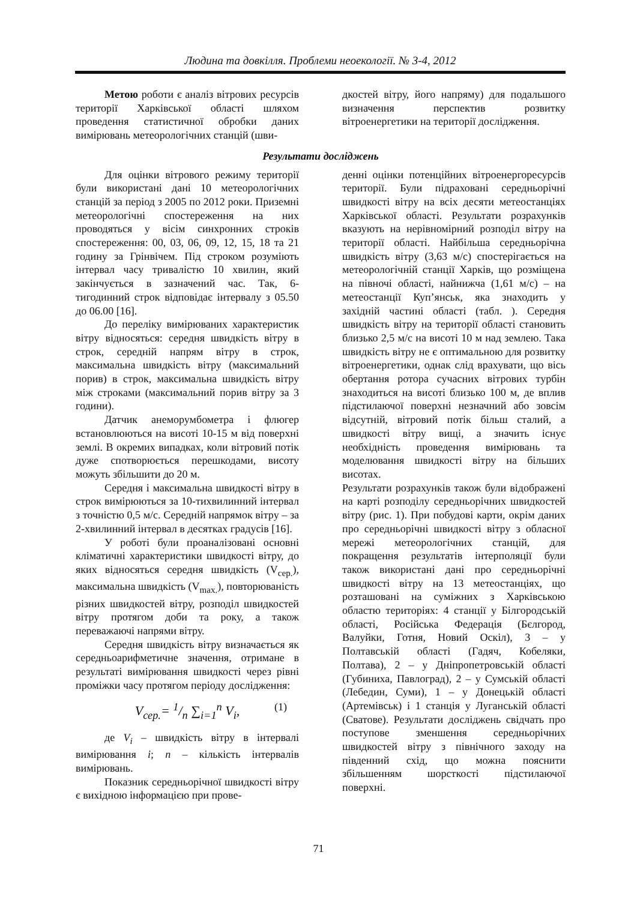Людина та довкілля. Проблеми неоекології. № 3-4, 2012
Метою роботи є аналіз вітрових ресурсів території Харківської області шляхом проведення статистичної обробки даних вимірювань метеорологічних станцій (шви-
дкостей вітру, його напряму) для подальшого визначення перспектив розвитку вітроенергетики на території дослідження.
Результати досліджень
Для оцінки вітрового режиму території були використані дані 10 метеорологічних станцій за період з 2005 по 2012 роки. Приземні метеорологічні спостереження на них проводяться у вісім синхронних строків спостереження: 00, 03, 06, 09, 12, 15, 18 та 21 годину за Грінвічем. Під строком розуміють інтервал часу тривалістю 10 хвилин, який закінчується в зазначений час. Так, 6-тигодинний строк відповідає інтервалу з 05.50 до 06.00 [16].
До переліку вимірюваних характеристик вітру відносяться: середня швидкість вітру в строк, середній напрям вітру в строк, максимальна швидкість вітру (максимальний порив) в строк, максимальна швидкість вітру між строками (максимальний порив вітру за 3 години).
Датчик анеморумбометра і флюгер встановлюються на висоті 10-15 м від поверхні землі. В окремих випадках, коли вітровий потік дуже спотворюється перешкодами, висоту можуть збільшити до 20 м.
Середня і максимальна швидкості вітру в строк вимірюються за 10-тихвилинний інтервал з точністю 0,5 м/с. Середній напрямок вітру – за 2-хвилинний інтервал в десятках градусів [16].
У роботі були проаналізовані основні кліматичні характеристики швидкості вітру, до яких відносяться середня швидкість (V<sub>сер.</sub>), максимальна швидкість (V<sub>max.</sub>), повторюваність різних швидкостей вітру, розподіл швидкостей вітру протягом доби та року, а також переважаючі напрями вітру.
Середня швидкість вітру визначається як середньоарифметичне значення, отримане в результаті вимірювання швидкості через рівні проміжки часу протягом періоду дослідження:
V<sub>сер.</sub>= 1/n ∑<sub>i=1</sub><sup>n</sup> V<sub>i</sub>, (1)
де V<sub>i</sub> – швидкість вітру в інтервалі вимірювання i; n – кількість інтервалів вимірювань.
Показник середньорічної швидкості вітру є вихідною інформацією при прове-
денні оцінки потенційних вітроенергоресурсів території. Були підраховані середньорічні швидкості вітру на всіх десяти метеостанціях Харківської області. Результати розрахунків вказують на нерівномірний розподіл вітру на території області. Найбільша середньорічна швидкість вітру (3,63 м/с) спостерігається на метеорологічній станції Харків, що розміщена на півночі області, найнижча (1,61 м/с) – на метеостанції Куп’янськ, яка знаходить у західній частині області (табл. ). Середня швидкість вітру на території області становить близько 2,5 м/с на висоті 10 м над землею. Така швидкість вітру не є оптимальною для розвитку вітроенергетики, однак слід врахувати, що вісь обертання ротора сучасних вітрових турбін знаходиться на висоті близько 100 м, де вплив підстилаючої поверхні незначний або зовсім відсутній, вітровий потік більш сталий, а швидкості вітру вищі, а значить існує необхідність проведення вимірювань та моделювання швидкості вітру на більших висотах.
Результати розрахунків також були відображені на карті розподілу середньорічних швидкостей вітру (рис. 1). При побудові карти, окрім даних про середньорічні швидкості вітру з обласної мережі метеорологічних станцій, для покращення результатів інтерполяції були також використані дані про середньорічні швидкості вітру на 13 метеостанціях, що розташовані на суміжних з Харківською областю територіях: 4 станції у Білгородській області, Російська Федерація (Бєлгород, Валуйки, Готня, Новий Оскіл), 3 – у Полтавській області (Гадяч, Кобеляки, Полтава), 2 – у Дніпропетровській області (Губиниха, Павлоград), 2 – у Сумській області (Лебедин, Суми), 1 – у Донецькій області (Артемівськ) і 1 станція у Луганській області (Сватове). Результати досліджень свідчать про поступове зменшення середньорічних швидкостей вітру з північного заходу на південний схід, що можна пояснити збільшенням шорсткості підстилаючої поверхні.
71